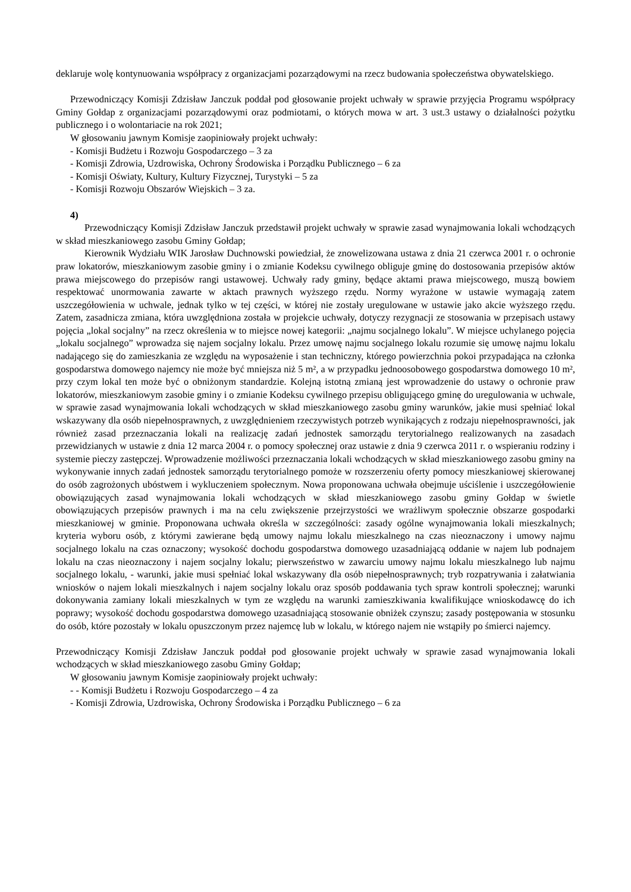deklaruje wolę kontynuowania współpracy z organizacjami pozarządowymi na rzecz budowania społeczeństwa obywatelskiego.
Przewodniczący Komisji Zdzisław Janczuk poddał pod głosowanie projekt uchwały w sprawie przyjęcia Programu współpracy Gminy Gołdap z organizacjami pozarządowymi oraz podmiotami, o których mowa w art. 3 ust.3 ustawy o działalności pożytku publicznego i o wolontariacie na rok 2021;
W głosowaniu jawnym Komisje zaopiniowały projekt uchwały:
- Komisji Budżetu i Rozwoju Gospodarczego – 3 za
- Komisji Zdrowia, Uzdrowiska, Ochrony Środowiska i Porządku Publicznego – 6 za
- Komisji Oświaty, Kultury, Kultury Fizycznej, Turystyki – 5 za
- Komisji Rozwoju Obszarów Wiejskich – 3 za.
4)
Przewodniczący Komisji Zdzisław Janczuk przedstawił projekt uchwały w sprawie zasad wynajmowania lokali wchodzących w skład mieszkaniowego zasobu Gminy Gołdap;
Kierownik Wydziału WIK Jarosław Duchnowski powiedział, że znowelizowana ustawa z dnia 21 czerwca 2001 r. o ochronie praw lokatorów, mieszkaniowym zasobie gminy i o zmianie Kodeksu cywilnego obliguje gminę do dostosowania przepisów aktów prawa miejscowego do przepisów rangi ustawowej. Uchwały rady gminy, będące aktami prawa miejscowego, muszą bowiem respektować unormowania zawarte w aktach prawnych wyższego rzędu. Normy wyrażone w ustawie wymagają zatem uszczegółowienia w uchwale, jednak tylko w tej części, w której nie zostały uregulowane w ustawie jako akcie wyższego rzędu. Zatem, zasadnicza zmiana, która uwzględniona została w projekcie uchwały, dotyczy rezygnacji ze stosowania w przepisach ustawy pojęcia „lokal socjalny” na rzecz określenia w to miejsce nowej kategorii: „najmu socjalnego lokalu”. W miejsce uchylanego pojęcia „lokalu socjalnego” wprowadza się najem socjalny lokalu. Przez umowę najmu socjalnego lokalu rozumie się umowę najmu lokalu nadającego się do zamieszkania ze względu na wyposażenie i stan techniczny, którego powierzchnia pokoi przypadająca na członka gospodarstwa domowego najemcy nie może być mniejsza niż 5 m², a w przypadku jednoosobowego gospodarstwa domowego 10 m², przy czym lokal ten może być o obniżonym standardzie. Kolejną istotną zmianą jest wprowadzenie do ustawy o ochronie praw lokatorów, mieszkaniowym zasobie gminy i o zmianie Kodeksu cywilnego przepisu obligującego gminę do uregulowania w uchwale, w sprawie zasad wynajmowania lokali wchodzących w skład mieszkaniowego zasobu gminy warunków, jakie musi spełniać lokal wskazywany dla osób niepełnosprawnych, z uwzględnieniem rzeczywistych potrzeb wynikających z rodzaju niepełnosprawności, jak również zasad przeznaczania lokali na realizację zadań jednostek samorządu terytorialnego realizowanych na zasadach przewidzianych w ustawie z dnia 12 marca 2004 r. o pomocy społecznej oraz ustawie z dnia 9 czerwca 2011 r. o wspieraniu rodziny i systemie pieczy zastępczej. Wprowadzenie możliwości przeznaczania lokali wchodzących w skład mieszkaniowego zasobu gminy na wykonywanie innych zadań jednostek samorządu terytorialnego pomoże w rozszerzeniu oferty pomocy mieszkaniowej skierowanej do osób zagrożonych ubóstwem i wykluczeniem społecznym. Nowa proponowana uchwała obejmuje uściślenie i uszczegółowienie obowiązujących zasad wynajmowania lokali wchodzących w skład mieszkaniowego zasobu gminy Gołdap w świetle obowiązujących przepisów prawnych i ma na celu zwiększenie przejrzystości we wrażliwym społecznie obszarze gospodarki mieszkaniowej w gminie. Proponowana uchwała określa w szczególności: zasady ogólne wynajmowania lokali mieszkalnych; kryteria wyboru osób, z którymi zawierane będą umowy najmu lokalu mieszkalnego na czas nieoznaczony i umowy najmu socjalnego lokalu na czas oznaczony; wysokość dochodu gospodarstwa domowego uzasadniającą oddanie w najem lub podnajem lokalu na czas nieoznaczony i najem socjalny lokalu; pierwszeństwo w zawarciu umowy najmu lokalu mieszkalnego lub najmu socjalnego lokalu, - warunki, jakie musi spełniać lokal wskazywany dla osób niepełnosprawnych; tryb rozpatrywania i załatwiania wniosków o najem lokali mieszkalnych i najem socjalny lokalu oraz sposób poddawania tych spraw kontroli społecznej; warunki dokonywania zamiany lokali mieszkalnych w tym ze względu na warunki zamieszkiwania kwalifikujące wnioskodawcę do ich poprawy; wysokość dochodu gospodarstwa domowego uzasadniającą stosowanie obniżek czynszu; zasady postępowania w stosunku do osób, które pozostały w lokalu opuszczonym przez najemcę lub w lokalu, w którego najem nie wstąpiły po śmierci najemcy.
Przewodniczący Komisji Zdzisław Janczuk poddał pod głosowanie projekt uchwały w sprawie zasad wynajmowania lokali wchodzących w skład mieszkaniowego zasobu Gminy Gołdap;
W głosowaniu jawnym Komisje zaopiniowały projekt uchwały:
- - Komisji Budżetu i Rozwoju Gospodarczego – 4 za
- Komisji Zdrowia, Uzdrowiska, Ochrony Środowiska i Porządku Publicznego – 6 za